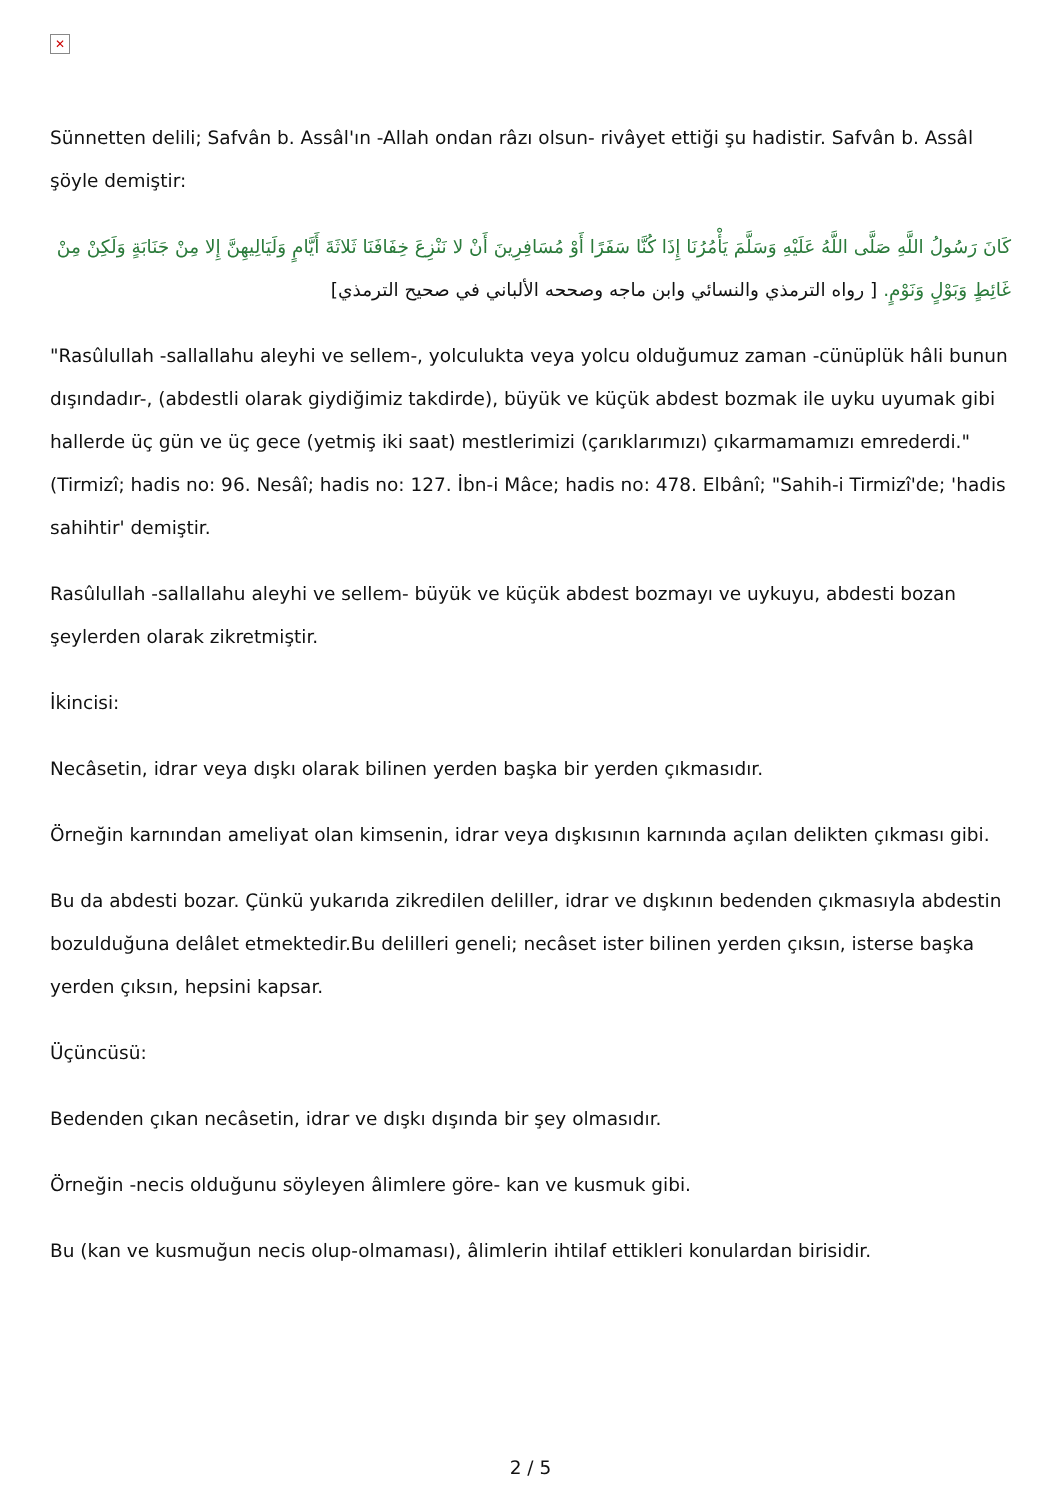✕
Sünnetten delili; Safvân b. Assâl'ın -Allah ondan râzı olsun- rivâyet ettiği şu hadistir. Safvân b. Assâl şöyle demiştir:
كَانَ رَسُولُ اللَّهِ صَلَّى اللَّهُ عَلَيْهِ وَسَلَّمَ يَأْمُرُنَا إِذَا كُنَّا سَفَرًا أَوْ مُسَافِرِينَ أَنْ لا نَنْزِعَ خِفَافَنَا ثَلاثَةَ أَيَّامٍ وَلَيَالِيهِنَّ إِلا مِنْ جَنَابَةٍ وَلَكِنْ مِنْ غَائِطٍ وَبَوْلٍ وَنَوْمٍ. [ رواه الترمذي والنسائي وابن ماجه وصححه الألباني في صحيح الترمذي]
"Rasûlullah -sallallahu aleyhi ve sellem-, yolculukta veya yolcu olduğumuz zaman -cünüplük hâli bunun dışındadır-, (abdestli olarak giydiğimiz takdirde), büyük ve küçük abdest bozmak ile uyku uyumak gibi hallerde üç gün ve üç gece (yetmiş iki saat) mestlerimizi (çarıklarımızı) çıkarmamamızı emrederdi." (Tirmizî; hadis no: 96. Nesâî; hadis no: 127. İbn-i Mâce; hadis no: 478. Elbânî; "Sahih-i Tirmizî'de; 'hadis sahihtir' demiştir.
Rasûlullah -sallallahu aleyhi ve sellem- büyük ve küçük abdest bozmayı ve uykuyu, abdesti bozan şeylerden olarak zikretmiştir.
İkincisi:
Necâsetin, idrar veya dışkı olarak bilinen yerden başka bir yerden çıkmasıdır.
Örneğin karnından ameliyat olan kimsenin, idrar veya dışkısının karnında açılan delikten çıkması gibi.
Bu da abdesti bozar. Çünkü yukarıda zikredilen deliller, idrar ve dışkının bedenden çıkmasıyla abdestin bozulduğuna delâlet etmektedir.Bu delilleri geneli; necâset ister bilinen yerden çıksın, isterse başka yerden çıksın, hepsini kapsar.
Üçüncüsü:
Bedenden çıkan necâsetin, idrar ve dışkı dışında bir şey olmasıdır.
Örneğin -necis olduğunu söyleyen âlimlere göre- kan ve kusmuk gibi.
Bu (kan ve kusmuğun necis olup-olmaması), âlimlerin ihtilaf ettikleri konulardan birisidir.
2 / 5